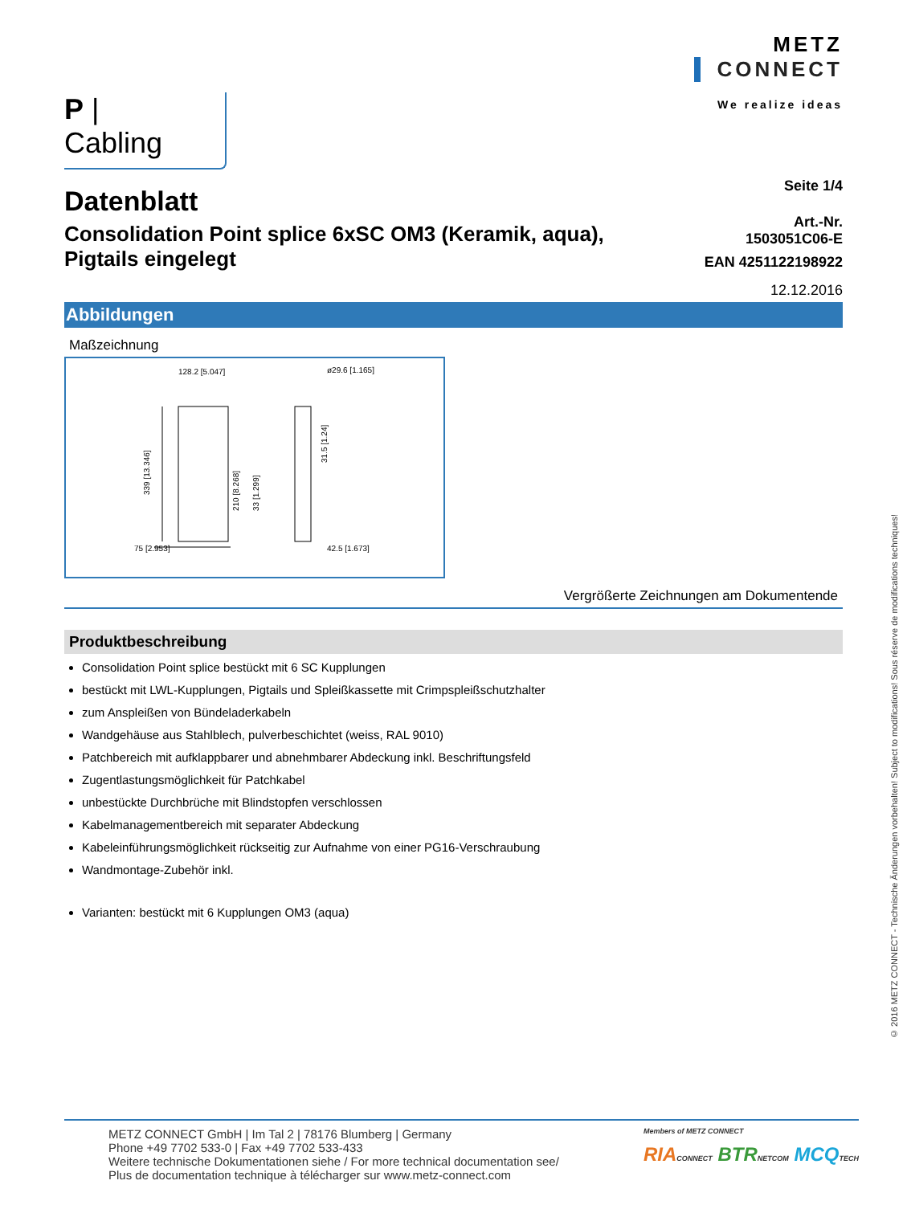P | Cabling
METZ
CONNECT
We realize ideas
Datenblatt
Consolidation Point splice 6xSC OM3 (Keramik, aqua),
Pigtails eingelegt
Seite 1/4
Art.-Nr.
1503051C06-E
EAN 4251122198922
12.12.2016
Abbildungen
Maßzeichnung
128.2 [5.047]
ø29.6 [1.165]
75 [2.953]
42.5 [1.673]
339 [13.346]
210 [8.268]
33 [1.299]
31.5 [1.24]
Vergrößerte Zeichnungen am Dokumentende
Produktbeschreibung
Consolidation Point splice bestückt mit 6 SC Kupplungen
bestückt mit LWL-Kupplungen, Pigtails und Spleißkassette mit Crimpspleißschutzhalter
zum Anspleißen von Bündeladerkabeln
Wandgehäuse aus Stahlblech, pulverbeschichtet (weiss, RAL 9010)
Patchbereich mit aufklappbarer und abnehmbarer Abdeckung inkl. Beschriftungsfeld
Zugentlastungsmöglichkeit für Patchkabel
unbestückte Durchbrüche mit Blindstopfen verschlossen
Kabelmanagementbereich mit separater Abdeckung
Kabeleinführungsmöglichkeit rückseitig zur Aufnahme von einer PG16-Verschraubung
Wandmontage-Zubehör inkl.
Varianten: bestückt mit 6 Kupplungen OM3 (aqua)
© 2016 METZ CONNECT - Technische Änderungen vorbehalten! Subject to modifications! Sous réserve de modifications techniques!
METZ CONNECT GmbH | Im Tal 2 | 78176 Blumberg | Germany
Phone +49 7702 533-0 | Fax +49 7702 533-433
Weitere technische Dokumentationen siehe / For more technical documentation see/
Plus de documentation technique à télécharger sur www.metz-connect.com
Members of METZ CONNECT
RIA CONNECT BTR NETCOM MCQ TECH